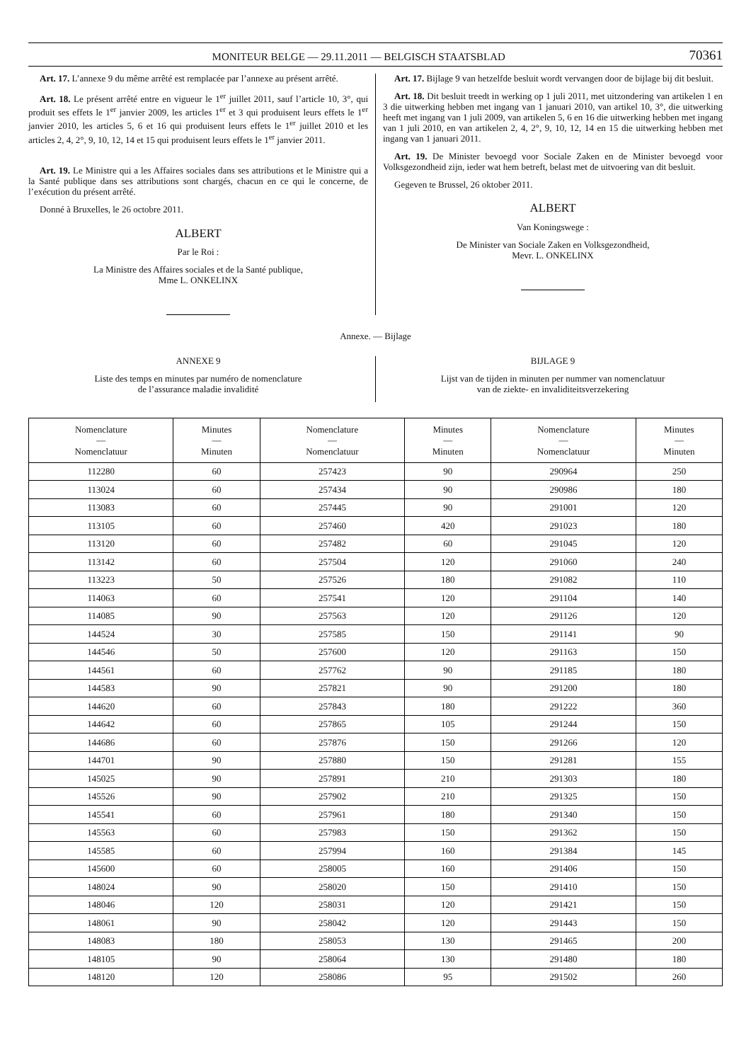MONITEUR BELGE — 29.11.2011 — BELGISCH STAATSBLAD 70361
Art. 17. L’annexe 9 du même arrêté est remplacée par l’annexe au présent arrêté.
Art. 18. Le présent arrêté entre en vigueur le 1<sup>er</sup> juillet 2011, sauf l’article 10, 3°, qui produit ses effets le 1<sup>er</sup> janvier 2009, les articles 1<sup>er</sup> et 3 qui produisent leurs effets le 1<sup>er</sup> janvier 2010, les articles 5, 6 et 16 qui produisent leurs effets le 1<sup>er</sup> juillet 2010 et les articles 2, 4, 2°, 9, 10, 12, 14 et 15 qui produisent leurs effets le 1<sup>er</sup> janvier 2011.
Art. 19. Le Ministre qui a les Affaires sociales dans ses attributions et le Ministre qui a la Santé publique dans ses attributions sont chargés, chacun en ce qui le concerne, de l’exécution du présent arrêté.
Donné à Bruxelles, le 26 octobre 2011.
ALBERT
Par le Roi :
La Ministre des Affaires sociales et de la Santé publique,
Mme L. ONKELINX
Art. 17. Bijlage 9 van hetzelfde besluit wordt vervangen door de bijlage bij dit besluit.
Art. 18. Dit besluit treedt in werking op 1 juli 2011, met uitzondering van artikelen 1 en 3 die uitwerking hebben met ingang van 1 januari 2010, van artikel 10, 3°, die uitwerking heeft met ingang van 1 juli 2009, van artikelen 5, 6 en 16 die uitwerking hebben met ingang van 1 juli 2010, en van artikelen 2, 4, 2°, 9, 10, 12, 14 en 15 die uitwerking hebben met ingang van 1 januari 2011.
Art. 19. De Minister bevoegd voor Sociale Zaken en de Minister bevoegd voor Volksgezondheid zijn, ieder wat hem betreft, belast met de uitvoering van dit besluit.
Gegeven te Brussel, 26 oktober 2011.
ALBERT
Van Koningswege :
De Minister van Sociale Zaken en Volksgezondheid,
Mevr. L. ONKELINX
Annexe. — Bijlage
ANNEXE 9
Liste des temps en minutes par numéro de nomenclature
de l’assurance maladie invalidité
BIJLAGE 9
Lijst van de tijden in minuten per nummer van nomenclatuur
van de ziekte- en invaliditeitsverzekering
| Nomenclature — Nomenclatuur | Minutes — Minuten | Nomenclature — Nomenclatuur | Minutes — Minuten | Nomenclature — Nomenclatuur | Minutes — Minuten |
| --- | --- | --- | --- | --- | --- |
| 112280 | 60 | 257423 | 90 | 290964 | 250 |
| 113024 | 60 | 257434 | 90 | 290986 | 180 |
| 113083 | 60 | 257445 | 90 | 291001 | 120 |
| 113105 | 60 | 257460 | 420 | 291023 | 180 |
| 113120 | 60 | 257482 | 60 | 291045 | 120 |
| 113142 | 60 | 257504 | 120 | 291060 | 240 |
| 113223 | 50 | 257526 | 180 | 291082 | 110 |
| 114063 | 60 | 257541 | 120 | 291104 | 140 |
| 114085 | 90 | 257563 | 120 | 291126 | 120 |
| 144524 | 30 | 257585 | 150 | 291141 | 90 |
| 144546 | 50 | 257600 | 120 | 291163 | 150 |
| 144561 | 60 | 257762 | 90 | 291185 | 180 |
| 144583 | 90 | 257821 | 90 | 291200 | 180 |
| 144620 | 60 | 257843 | 180 | 291222 | 360 |
| 144642 | 60 | 257865 | 105 | 291244 | 150 |
| 144686 | 60 | 257876 | 150 | 291266 | 120 |
| 144701 | 90 | 257880 | 150 | 291281 | 155 |
| 145025 | 90 | 257891 | 210 | 291303 | 180 |
| 145526 | 90 | 257902 | 210 | 291325 | 150 |
| 145541 | 60 | 257961 | 180 | 291340 | 150 |
| 145563 | 60 | 257983 | 150 | 291362 | 150 |
| 145585 | 60 | 257994 | 160 | 291384 | 145 |
| 145600 | 60 | 258005 | 160 | 291406 | 150 |
| 148024 | 90 | 258020 | 150 | 291410 | 150 |
| 148046 | 120 | 258031 | 120 | 291421 | 150 |
| 148061 | 90 | 258042 | 120 | 291443 | 150 |
| 148083 | 180 | 258053 | 130 | 291465 | 200 |
| 148105 | 90 | 258064 | 130 | 291480 | 180 |
| 148120 | 120 | 258086 | 95 | 291502 | 260 |